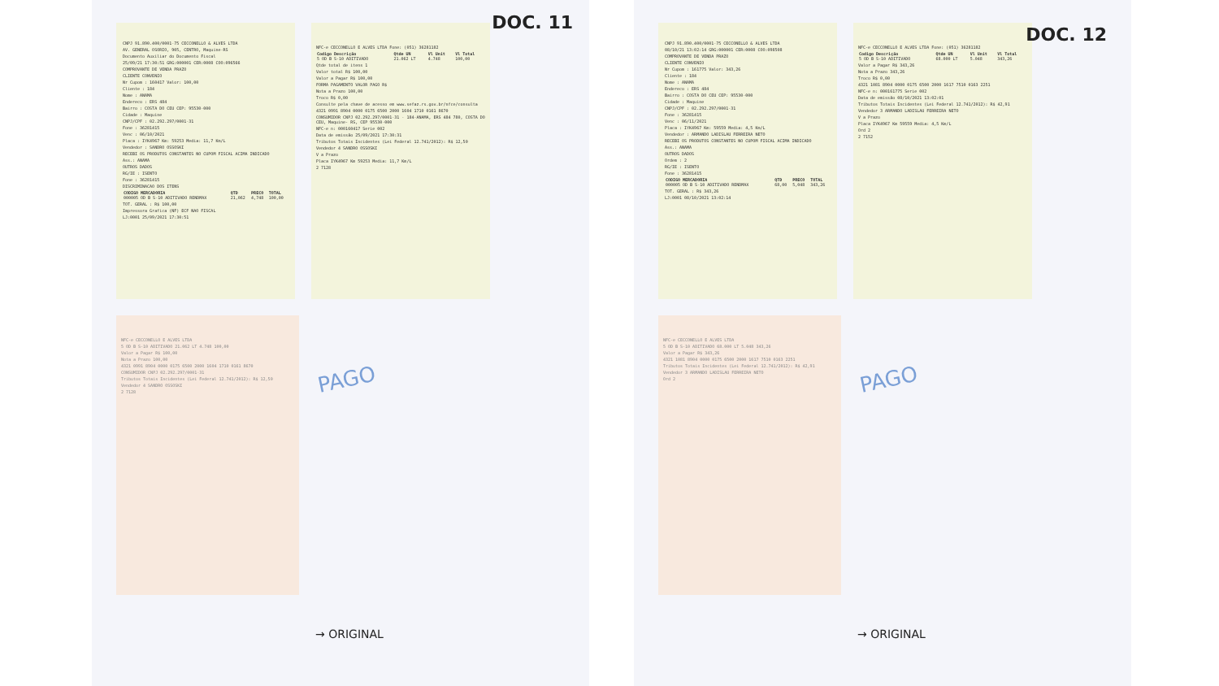CNPJ 91.890.400/0001-75 CECCONELLO & ALVES LTDA
AV. GENERAL OSORIO, 905, CENTRO, Maquine-RS
Documento Auxiliar do Documento Fiscal
25/09/21 17:30:51 GRG:000001 CER:0008 COO:096566
COMPROVANTE DE VENDA PRAZO
CLIENTE CONVENIO
Nr Cupom : 160417 Valor: 100,00
Cliente : 184
Nome : ANAMA
Endereco : ERS 484
Bairro : COSTA DO CEU CEP: 95530-000
Cidade : Maquine
CNPJ/CPF : 02.292.297/0001-31
Fone : 36281415
Venc : 06/10/2021
Placa : IYK4967 Km: 59253 Media: 11,7 Km/L
Vendedor : SANDRO OSSOSKI
RECEBI OS PRODUTOS CONSTANTES NO CUPOM FISCAL ACIMA INDICADO
Ass.: ANAMA
OUTROS DADOS
RG/IE : ISENTO
Fone : 36281415
DISCRIMINACAO DOS ITENS
| CODIGO MERCADORIA | QTD | PRECO | TOTAL |
| --- | --- | --- | --- |
| 000005 OD B S-10 ADITIVADO RENDMAX | 21,062 | 4,748 | 100,00 |
TOT. GERAL : R$ 100,00
Impressora Grafica (NF) ECF NAO FISCAL
LJ:0001 25/09/2021 17:30:51
NFC-e CECCONELLO E ALVES LTDA Fone: (051) 36281182
| Codigo Descrição | Qtde UN | Vl Unit | Vl Total |
| --- | --- | --- | --- |
| 5 OD B S-10 ADITIVADO | 21.062 LT | 4.748 | 100,00 |
Qtde total de itens 1
Valor total R$ 100,00
Valor a Pagar R$ 100,00
FORMA PAGAMENTO VALOR PAGO R$
Nota a Prazo 100,00
Troco R$ 0,00
Consulte pela chave de acesso em www.sefaz.rs.gov.br/nfce/consulta
4321 0991 8904 0000 0175 6500 2000 1604 1710 0161 8670
CONSUMIDOR CNPJ 02.292.297/0001-31 - 184-ANAMA, ERS 484 780, COSTA DO CEU, Maquine- RS, CEP 95530-000
NFC-e n: 000160417 Serie 002
Data de emissão 25/09/2021 17:30:31
Tributos Totais Incidentes (Lei Federal 12.741/2012): R$ 12,50
Vendedor 4 SANDRO OSSOSKI
V a Prazo
Placa IYK4967 Km 59253 Media: 11,7 Km/L
2 7128
DOC. 11
NFC-e CECCONELLO E ALVES LTDA
5 OD B S-10 ADITIVADO 21.062 LT 4.748 100,00
Valor a Pagar R$ 100,00
Nota a Prazo 100,00
4321 0991 8904 0000 0175 6500 2000 1604 1710 0161 8670
CONSUMIDOR CNPJ 02.292.297/0001-31
Tributos Totais Incidentes (Lei Federal 12.741/2012): R$ 12,50
Vendedor 4 SANDRO OSSOSKI
2 7128
PAGO
→ ORIGINAL
CNPJ 91.890.400/0001-75 CECCONELLO & ALVES LTDA
08/10/21 13:02:14 GRG:000001 CER:0008 COO:098508
COMPROVANTE DE VENDA PRAZO
CLIENTE CONVENIO
Nr Cupom : 161775 Valor: 343,26
Cliente : 184
Nome : ANAMA
Endereco : ERS 484
Bairro : COSTA DO CEU CEP: 95530-000
Cidade : Maquine
CNPJ/CPF : 02.292.297/0001-31
Fone : 36281415
Venc : 06/11/2021
Placa : IYK4967 Km: 59559 Media: 4,5 Km/L
Vendedor : ARMANDO LADISLAU FERREIRA NETO
RECEBI OS PRODUTOS CONSTANTES NO CUPOM FISCAL ACIMA INDICADO
Ass.: ANAMA
OUTROS DADOS
Ordem : 2
RG/IE : ISENTO
Fone : 36281415
| CODIGO MERCADORIA | QTD | PRECO | TOTAL |
| --- | --- | --- | --- |
| 000005 OD B S-10 ADITIVADO RENDMAX | 68,00 | 5,048 | 343,26 |
TOT. GERAL : R$ 343,26
LJ:0001 08/10/2021 13:02:14
NFC-e CECCONELLO E ALVES LTDA Fone: (051) 36281182
| Codigo Descrição | Qtde UN | Vl Unit | Vl Total |
| --- | --- | --- | --- |
| 5 OD B S-10 ADITIVADO | 68.000 LT | 5.048 | 343,26 |
Valor a Pagar R$ 343,26
Nota a Prazo 343,26
Troco R$ 0,00
4321 1081 8904 0000 0175 6500 2000 1617 7510 0163 2251
NFC-e n: 000161775 Serie 002
Data de emissão 08/10/2021 13:02:01
Tributos Totais Incidentes (Lei Federal 12.741/2012): R$ 42,91
Vendedor 3 ARMANDO LADISLAU FERREIRA NETO
V a Prazo
Placa IYK4967 Km 59559 Media: 4,5 Km/L
Ord 2
2 7152
DOC. 12
NFC-e CECCONELLO E ALVES LTDA
5 OD B S-10 ADITIVADO 68.000 LT 5.048 343,26
Valor a Pagar R$ 343,26
4321 1081 8904 0000 0175 6500 2000 1617 7510 0163 2251
Tributos Totais Incidentes (Lei Federal 12.741/2012): R$ 42,91
Vendedor 3 ARMANDO LADISLAU FERREIRA NETO
Ord 2
PAGO
→ ORIGINAL